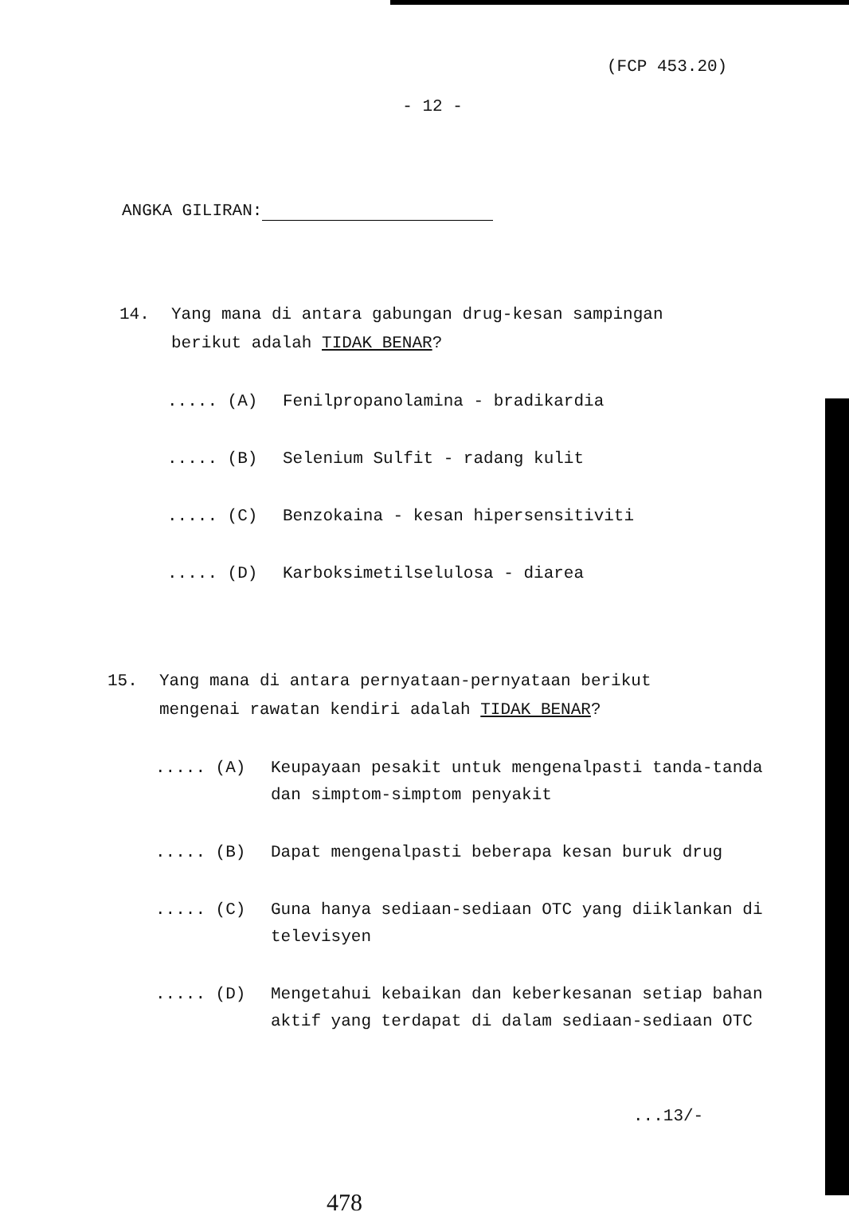(FCP 453.20)
- 12 -
ANGKA GILIRAN:
14. Yang mana di antara gabungan drug-kesan sampingan berikut adalah TIDAK BENAR?
..... (A) Fenilpropanolamina - bradikardia
..... (B) Selenium Sulfit - radang kulit
..... (C) Benzokaina - kesan hipersensitiviti
..... (D) Karboksimetilselulosa - diarea
15. Yang mana di antara pernyataan-pernyataan berikut mengenai rawatan kendiri adalah TIDAK BENAR?
..... (A) Keupayaan pesakit untuk mengenalpasti tanda-tanda dan simptom-simptom penyakit
..... (B) Dapat mengenalpasti beberapa kesan buruk drug
..... (C) Guna hanya sediaan-sediaan OTC yang diiklankan di televisyen
..... (D) Mengetahui kebaikan dan keberkesanan setiap bahan aktif yang terdapat di dalam sediaan-sediaan OTC
...13/-
478